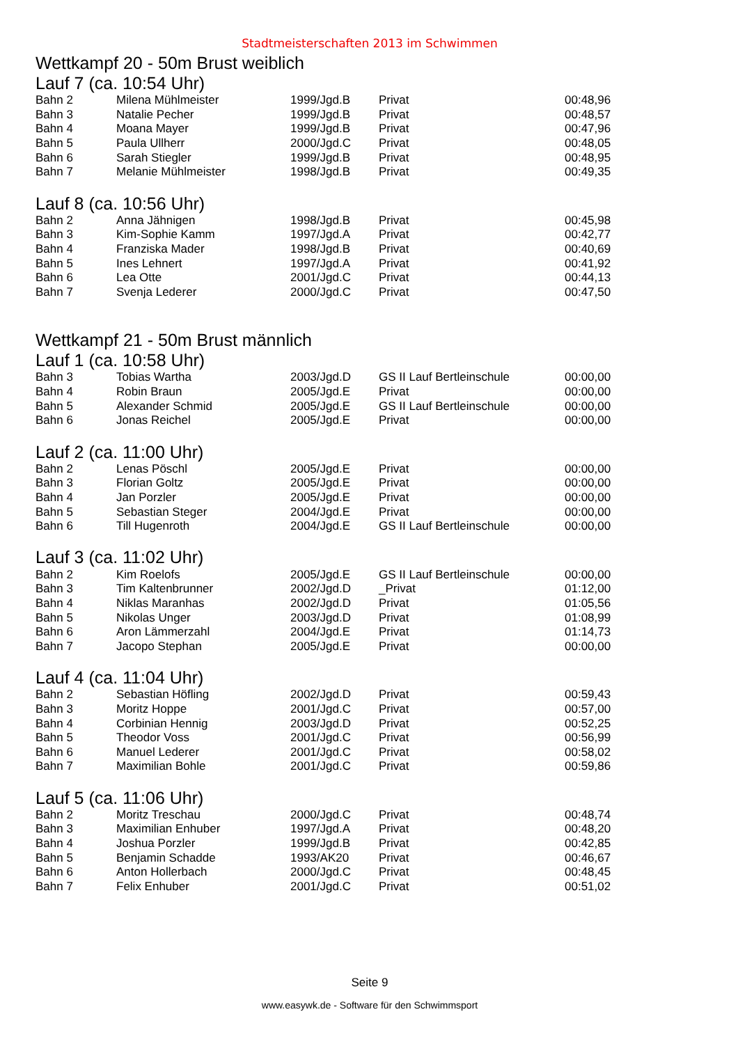Stadtmeisterschaften 2013 im Schwimmen
Wettkampf 20 - 50m Brust weiblich
Lauf 7 (ca. 10:54 Uhr)
| Bahn 2 | Milena Mühlmeister | 1999/Jgd.B | Privat | 00:48,96 |
| Bahn 3 | Natalie Pecher | 1999/Jgd.B | Privat | 00:48,57 |
| Bahn 4 | Moana Mayer | 1999/Jgd.B | Privat | 00:47,96 |
| Bahn 5 | Paula Ullherr | 2000/Jgd.C | Privat | 00:48,05 |
| Bahn 6 | Sarah Stiegler | 1999/Jgd.B | Privat | 00:48,95 |
| Bahn 7 | Melanie Mühlmeister | 1998/Jgd.B | Privat | 00:49,35 |
Lauf 8 (ca. 10:56 Uhr)
| Bahn 2 | Anna Jähnigen | 1998/Jgd.B | Privat | 00:45,98 |
| Bahn 3 | Kim-Sophie Kamm | 1997/Jgd.A | Privat | 00:42,77 |
| Bahn 4 | Franziska Mader | 1998/Jgd.B | Privat | 00:40,69 |
| Bahn 5 | Ines Lehnert | 1997/Jgd.A | Privat | 00:41,92 |
| Bahn 6 | Lea Otte | 2001/Jgd.C | Privat | 00:44,13 |
| Bahn 7 | Svenja Lederer | 2000/Jgd.C | Privat | 00:47,50 |
Wettkampf 21 - 50m Brust männlich
Lauf 1 (ca. 10:58 Uhr)
| Bahn 3 | Tobias Wartha | 2003/Jgd.D | GS II Lauf Bertleinschule | 00:00,00 |
| Bahn 4 | Robin Braun | 2005/Jgd.E | Privat | 00:00,00 |
| Bahn 5 | Alexander Schmid | 2005/Jgd.E | GS II Lauf Bertleinschule | 00:00,00 |
| Bahn 6 | Jonas Reichel | 2005/Jgd.E | Privat | 00:00,00 |
Lauf 2 (ca. 11:00 Uhr)
| Bahn 2 | Lenas Pöschl | 2005/Jgd.E | Privat | 00:00,00 |
| Bahn 3 | Florian Goltz | 2005/Jgd.E | Privat | 00:00,00 |
| Bahn 4 | Jan Porzler | 2005/Jgd.E | Privat | 00:00,00 |
| Bahn 5 | Sebastian Steger | 2004/Jgd.E | Privat | 00:00,00 |
| Bahn 6 | Till Hugenroth | 2004/Jgd.E | GS II Lauf Bertleinschule | 00:00,00 |
Lauf 3 (ca. 11:02 Uhr)
| Bahn 2 | Kim Roelofs | 2005/Jgd.E | GS II Lauf Bertleinschule | 00:00,00 |
| Bahn 3 | Tim Kaltenbrunner | 2002/Jgd.D | _Privat | 01:12,00 |
| Bahn 4 | Niklas Maranhas | 2002/Jgd.D | Privat | 01:05,56 |
| Bahn 5 | Nikolas Unger | 2003/Jgd.D | Privat | 01:08,99 |
| Bahn 6 | Aron Lämmerzahl | 2004/Jgd.E | Privat | 01:14,73 |
| Bahn 7 | Jacopo Stephan | 2005/Jgd.E | Privat | 00:00,00 |
Lauf 4 (ca. 11:04 Uhr)
| Bahn 2 | Sebastian Höfling | 2002/Jgd.D | Privat | 00:59,43 |
| Bahn 3 | Moritz Hoppe | 2001/Jgd.C | Privat | 00:57,00 |
| Bahn 4 | Corbinian Hennig | 2003/Jgd.D | Privat | 00:52,25 |
| Bahn 5 | Theodor Voss | 2001/Jgd.C | Privat | 00:56,99 |
| Bahn 6 | Manuel Lederer | 2001/Jgd.C | Privat | 00:58,02 |
| Bahn 7 | Maximilian Bohle | 2001/Jgd.C | Privat | 00:59,86 |
Lauf 5 (ca. 11:06 Uhr)
| Bahn 2 | Moritz Treschau | 2000/Jgd.C | Privat | 00:48,74 |
| Bahn 3 | Maximilian Enhuber | 1997/Jgd.A | Privat | 00:48,20 |
| Bahn 4 | Joshua Porzler | 1999/Jgd.B | Privat | 00:42,85 |
| Bahn 5 | Benjamin Schadde | 1993/AK20 | Privat | 00:46,67 |
| Bahn 6 | Anton Hollerbach | 2000/Jgd.C | Privat | 00:48,45 |
| Bahn 7 | Felix Enhuber | 2001/Jgd.C | Privat | 00:51,02 |
Seite 9
www.easywk.de - Software für den Schwimmsport